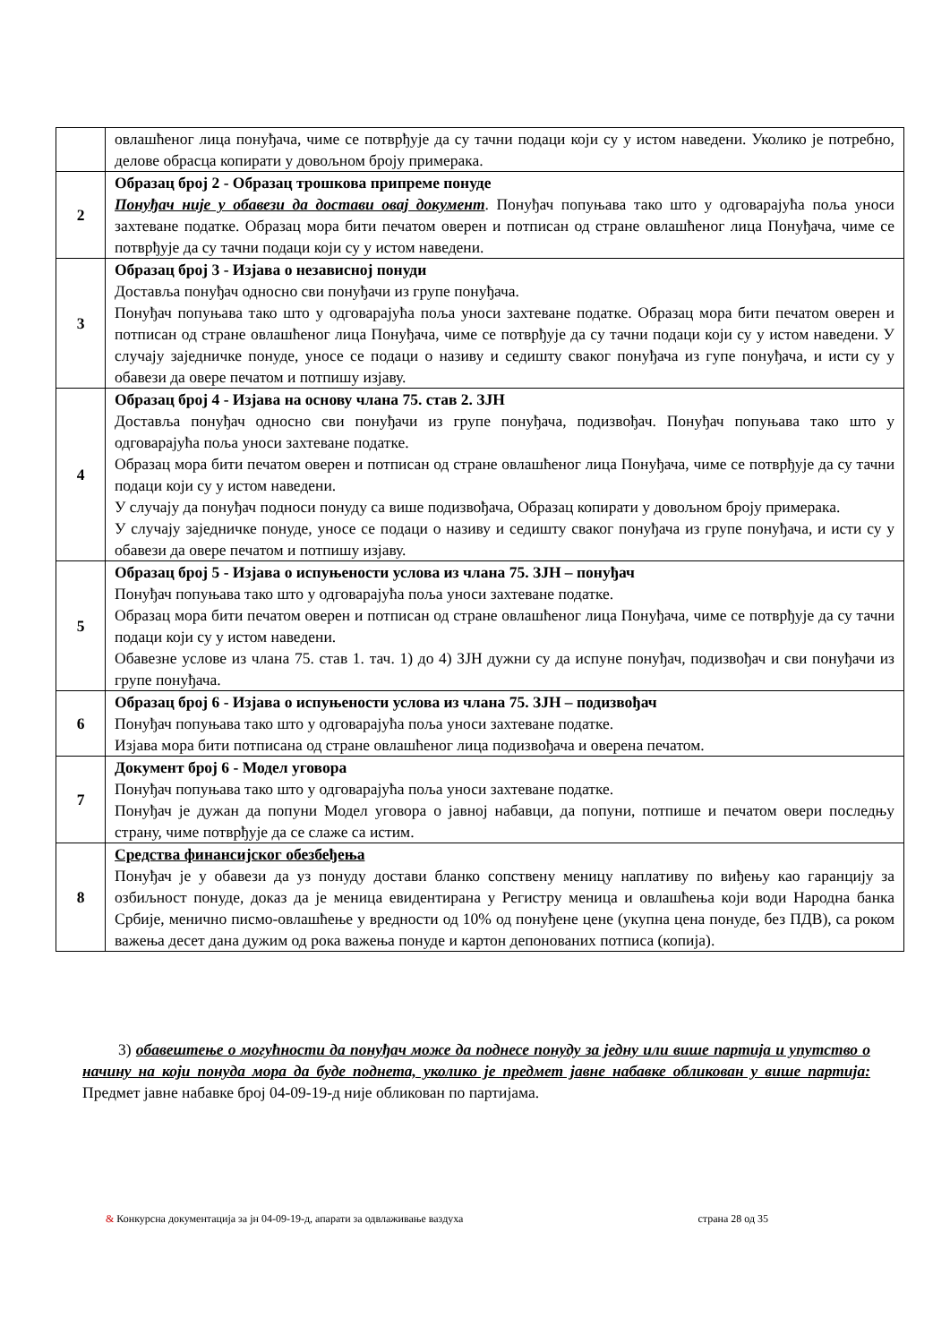| | овлашћеног лица понуђача, чиме се потврђује да су тачни подаци који су у истом наведени. Уколико је потребно, делове обрасца копирати у довољном броју примерака. |
| 2 | Образац број 2 - Образац трошкова припреме понуде Понуђач није у обавези да достави овај документ . Понуђач попуњава тако што у одговарајућа поља уноси захтеване податке. Образац мора бити печатом оверен и потписан од стране овлашћеног лица Понуђача, чиме се потврђује да су тачни подаци који су у истом наведени. |
| 3 | Образац број 3 - Изјава о независној понуди Доставља понуђач односно сви понуђачи из групе понуђача. Понуђач попуњава тако што у одговарајућа поља уноси захтеване податке. Образац мора бити печатом оверен и потписан од стране овлашћеног лица Понуђача, чиме се потврђује да су тачни подаци који су у истом наведени. У случају заједничке понуде, уносе се подаци о називу и седишту сваког понуђача из гупе понуђача, и исти су у обавези да овере печатом и потпишу изјаву. |
| 4 | Образац број 4 - Изјава на основу члана 75. став 2. ЗЈН Доставља понуђач односно сви понуђачи из групе понуђача, подизвођач. Понуђач попуњава тако што у одговарајућа поља уноси захтеване податке. Образац мора бити печатом оверен и потписан од стране овлашћеног лица Понуђача, чиме се потврђује да су тачни подаци који су у истом наведени. У случају да понуђач подноси понуду са више подизвођача, Образац копирати у довољном броју примерака. У случају заједничке понуде, уносе се подаци о називу и седишту сваког понуђача из групе понуђача, и исти су у обавези да овере печатом и потпишу изјаву. |
| 5 | Образац број 5 - Изјава о испуњености услова из члана 75. ЗЈН – понуђач Понуђач попуњава тако што у одговарајућа поља уноси захтеване податке. Образац мора бити печатом оверен и потписан од стране овлашћеног лица Понуђача, чиме се потврђује да су тачни подаци који су у истом наведени. Обавезне услове из члана 75. став 1. тач. 1) до 4) ЗЈН дужни су да испуне понуђач, подизвођач и сви понуђачи из групе понуђача. |
| 6 | Образац број 6 - Изјава о испуњености услова из члана 75. ЗЈН – подизвођач Понуђач попуњава тако што у одговарајућа поља уноси захтеване податке. Изјава мора бити потписана од стране овлашћеног лица подизвођача и оверена печатом. |
| 7 | Документ број 6 - Модел уговора Понуђач попуњава тако што у одговарајућа поља уноси захтеване податке. Понуђач је дужан да попуни Модел уговора о јавној набавци, да попуни, потпише и печатом овери последњу страну, чиме потврђује да се слаже са истим. |
| 8 | Средства финансијског обезбеђења Понуђач је у обавези да уз понуду достави бланко сопствену меницу наплативу по виђењу као гаранцију за озбиљност понуде, доказ да је меница евидентирана у Регистру меница и овлашћења који води Народна банка Србије, менично писмо-овлашћење у вредности од 10% од понуђене цене (укупна цена понуде, без ПДВ), са роком важења десет дана дужим од рока важења понуде и картон депонованих потписа (копија). |
3) обавештење о могућности да понуђач може да поднесе понуду за једну или више партија и упутство о начину на који понуда мора да буде поднета, уколико је предмет јавне набавке обликован у више партија: Предмет јавне набавке број 04-09-19-д није обликован по партијама.
& Конкурсна документација за јн 04-09-19-д, апарати за одвлаживање ваздуха страна 28 од 35